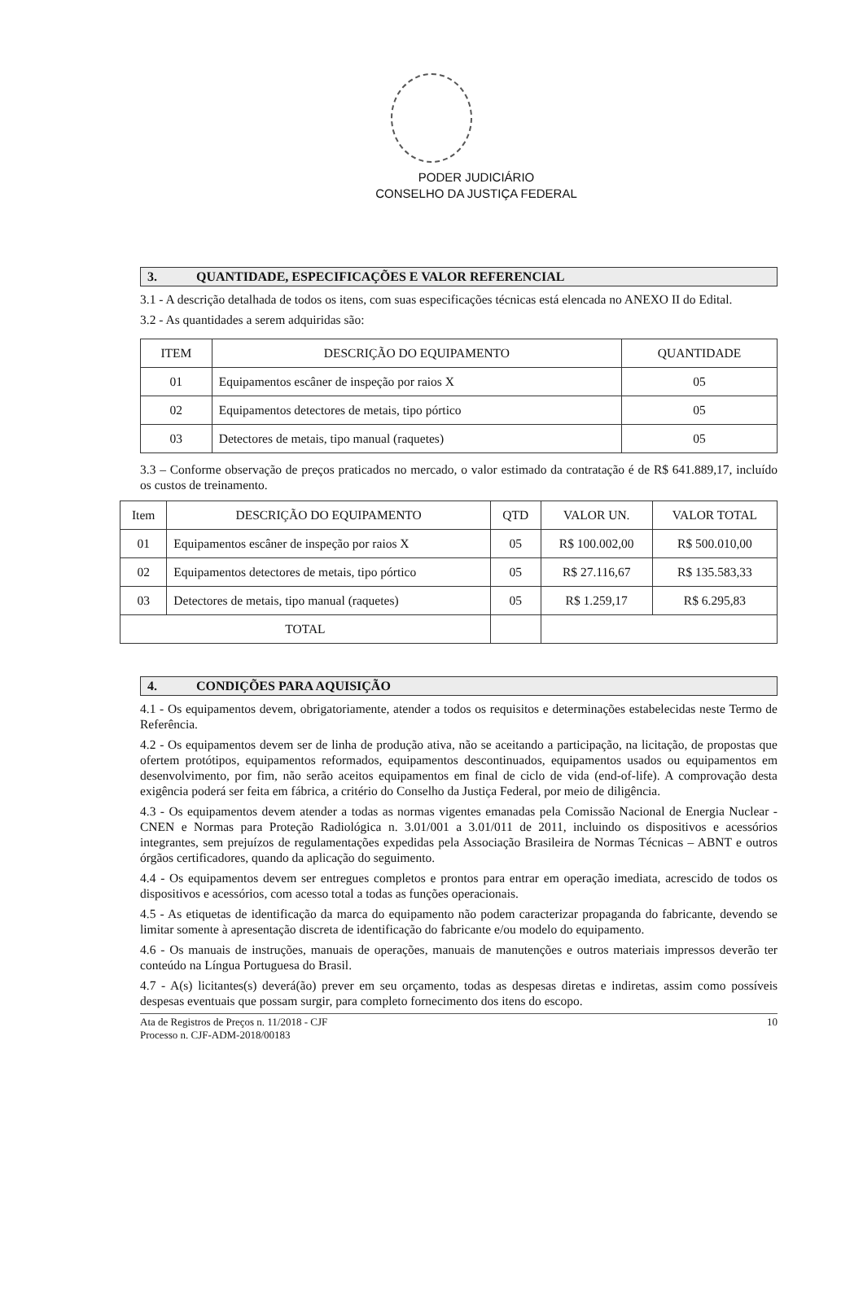PODER JUDICIÁRIO
CONSELHO DA JUSTIÇA FEDERAL
3. QUANTIDADE, ESPECIFICAÇÕES E VALOR REFERENCIAL
3.1 - A descrição detalhada de todos os itens, com suas especificações técnicas está elencada no ANEXO II do Edital.
3.2 - As quantidades a serem adquiridas são:
| ITEM | DESCRIÇÃO DO EQUIPAMENTO | QUANTIDADE |
| --- | --- | --- |
| 01 | Equipamentos escâner de inspeção por raios X | 05 |
| 02 | Equipamentos detectores de metais, tipo pórtico | 05 |
| 03 | Detectores de metais, tipo manual (raquetes) | 05 |
3.3 – Conforme observação de preços praticados no mercado, o valor estimado da contratação é de R$ 641.889,17, incluído os custos de treinamento.
| Item | DESCRIÇÃO DO EQUIPAMENTO | QTD | VALOR UN. | VALOR TOTAL |
| --- | --- | --- | --- | --- |
| 01 | Equipamentos escâner de inspeção por raios X | 05 | R$ 100.002,00 | R$ 500.010,00 |
| 02 | Equipamentos detectores de metais, tipo pórtico | 05 | R$ 27.116,67 | R$ 135.583,33 |
| 03 | Detectores de metais, tipo manual (raquetes) | 05 | R$ 1.259,17 | R$ 6.295,83 |
| TOTAL | | | | |
4. CONDIÇÕES PARA AQUISIÇÃO
4.1 - Os equipamentos devem, obrigatoriamente, atender a todos os requisitos e determinações estabelecidas neste Termo de Referência.
4.2 - Os equipamentos devem ser de linha de produção ativa, não se aceitando a participação, na licitação, de propostas que ofertem protótipos, equipamentos reformados, equipamentos descontinuados, equipamentos usados ou equipamentos em desenvolvimento, por fim, não serão aceitos equipamentos em final de ciclo de vida (end-of-life). A comprovação desta exigência poderá ser feita em fábrica, a critério do Conselho da Justiça Federal, por meio de diligência.
4.3 - Os equipamentos devem atender a todas as normas vigentes emanadas pela Comissão Nacional de Energia Nuclear -CNEN e Normas para Proteção Radiológica n. 3.01/001 a 3.01/011 de 2011, incluindo os dispositivos e acessórios integrantes, sem prejuízos de regulamentações expedidas pela Associação Brasileira de Normas Técnicas – ABNT e outros órgãos certificadores, quando da aplicação do seguimento.
4.4 - Os equipamentos devem ser entregues completos e prontos para entrar em operação imediata, acrescido de todos os dispositivos e acessórios, com acesso total a todas as funções operacionais.
4.5 - As etiquetas de identificação da marca do equipamento não podem caracterizar propaganda do fabricante, devendo se limitar somente à apresentação discreta de identificação do fabricante e/ou modelo do equipamento.
4.6 - Os manuais de instruções, manuais de operações, manuais de manutenções e outros materiais impressos deverão ter conteúdo na Língua Portuguesa do Brasil.
4.7 - A(s) licitantes(s) deverá(ão) prever em seu orçamento, todas as despesas diretas e indiretas, assim como possíveis despesas eventuais que possam surgir, para completo fornecimento dos itens do escopo.
Ata de Registros de Preços n. 11/2018 - CJF
Processo n. CJF-ADM-2018/00183
10